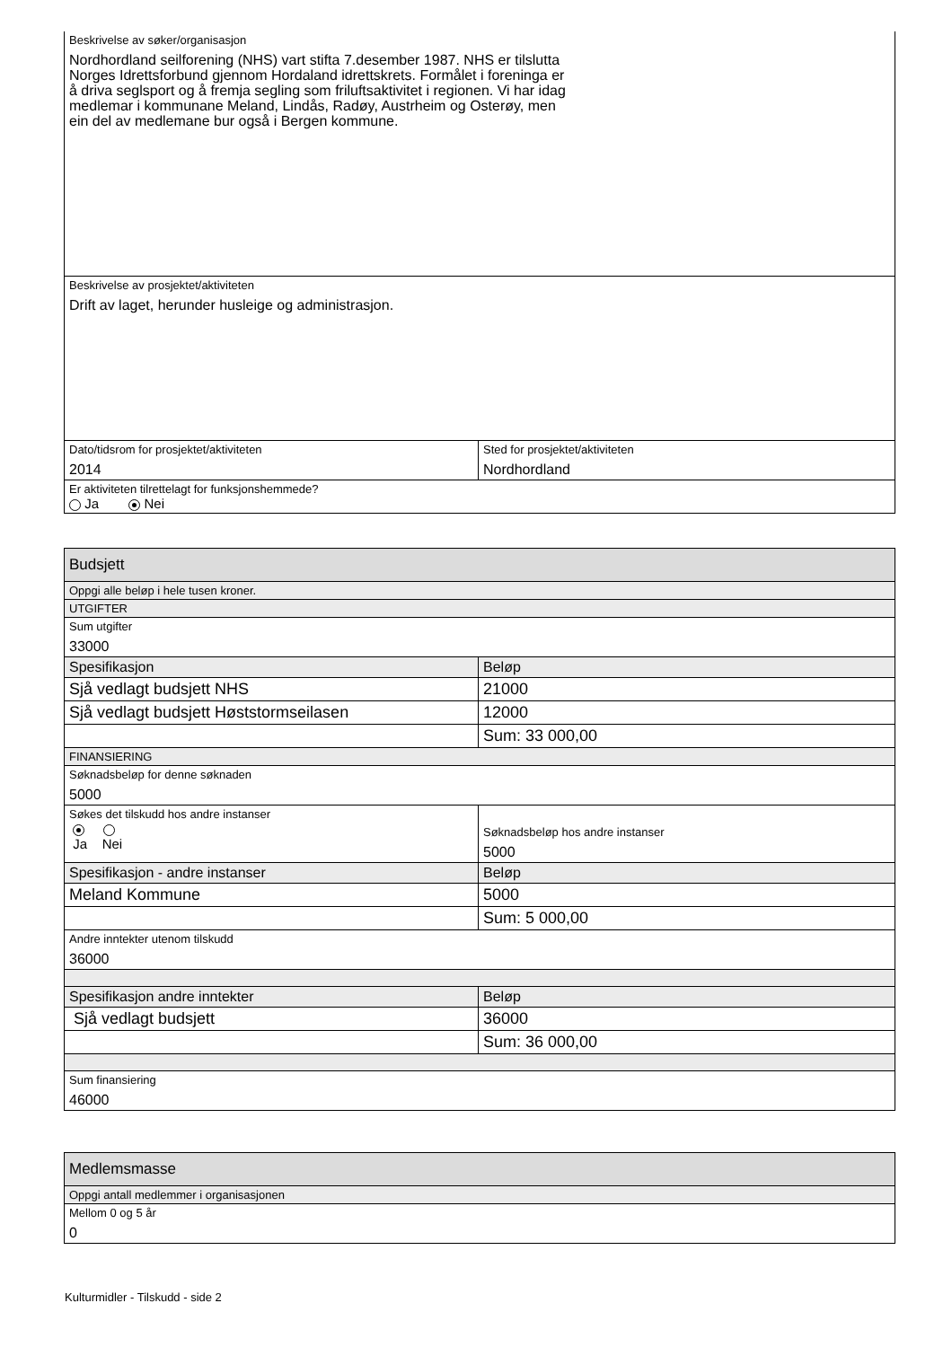| Beskrivelse av søker/organisasjon Nordhordland seilforening (NHS) vart stifta 7.desember 1987. NHS er tilslutta Norges Idrettsforbund gjennom Hordaland idrettskrets. Formålet i foreninga er å driva seglsport og å fremja segling som friluftsaktivitet i regionen. Vi har idag medlemar i kommunane Meland, Lindås, Radøy, Austrheim og Osterøy, men ein del av medlemane bur også i Bergen kommune. | |
| Beskrivelse av prosjektet/aktiviteten Drift av laget, herunder husleige og administrasjon. | |
| Dato/tidsrom for prosjektet/aktiviteten 2014 | Sted for prosjektet/aktiviteten Nordhordland |
| Er aktiviteten tilrettelagt for funksjonshemmede? Ja Nei | |
| Budsjett | |
| Oppgi alle beløp i hele tusen kroner. | |
| UTGIFTER | |
| Sum utgifter 33000 | |
| Spesifikasjon | Beløp |
| Sjå vedlagt budsjett NHS | 21000 |
| Sjå vedlagt budsjett Høststormseilasen | 12000 |
| | Sum: 33 000,00 |
| FINANSIERING | |
| Søknadsbeløp for denne søknaden 5000 | |
| Søkes det tilskudd hos andre instanser Ja Nei | Søknadsbeløp hos andre instanser 5000 |
| Spesifikasjon - andre instanser | Beløp |
| Meland Kommune | 5000 |
| | Sum: 5 000,00 |
| Andre inntekter utenom tilskudd 36000 | |
| Spesifikasjon andre inntekter | Beløp |
| Sjå vedlagt budsjett | 36000 |
| | Sum: 36 000,00 |
| Sum finansiering 46000 | |
| Medlemsmasse |
| Oppgi antall medlemmer i organisasjonen |
| Mellom 0 og 5 år 0 |
Kulturmidler - Tilskudd - side 2